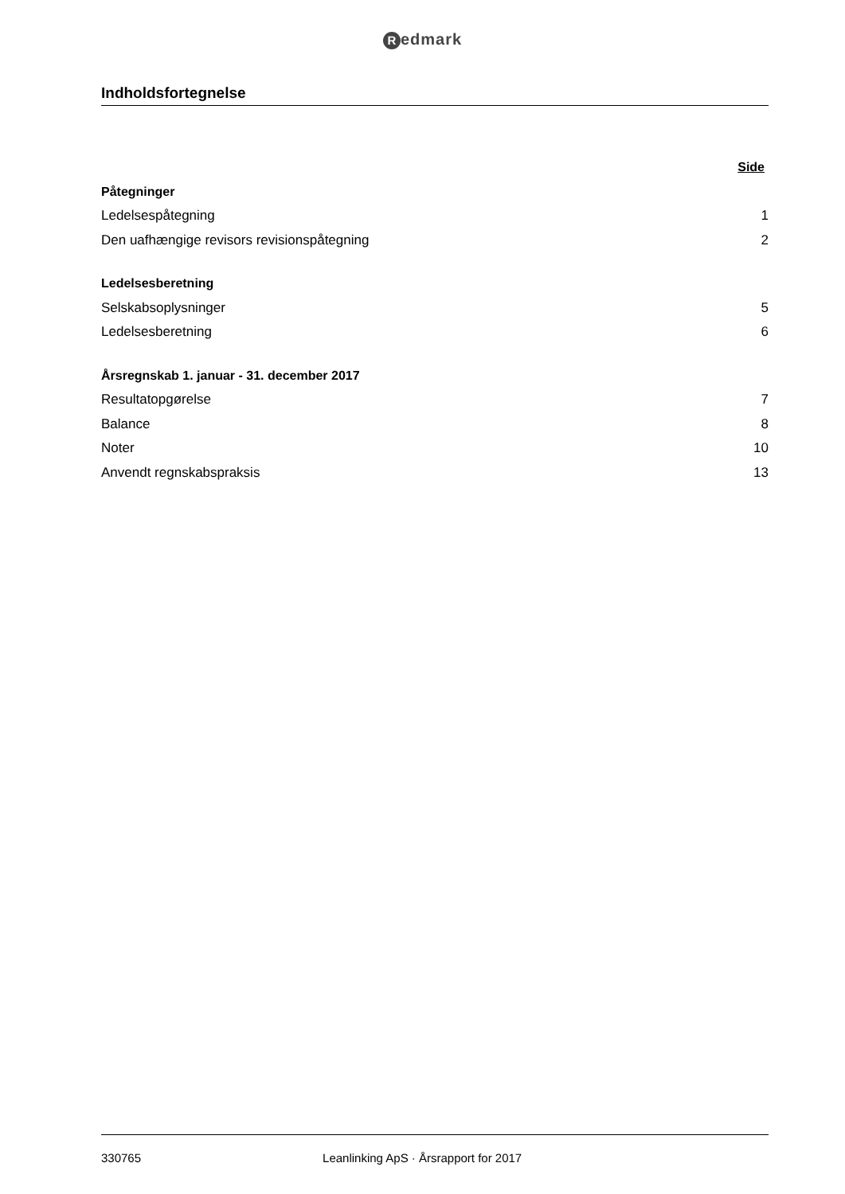Redmark
Indholdsfortegnelse
| | Side |
| Påtegninger | |
| Ledelsespåtegning | 1 |
| Den uafhængige revisors revisionspåtegning | 2 |
| Ledelsesberetning | |
| Selskabsoplysninger | 5 |
| Ledelsesberetning | 6 |
| Årsregnskab 1. januar - 31. december 2017 | |
| Resultatopgørelse | 7 |
| Balance | 8 |
| Noter | 10 |
| Anvendt regnskabspraksis | 13 |
330765 Leanlinking ApS · Årsrapport for 2017